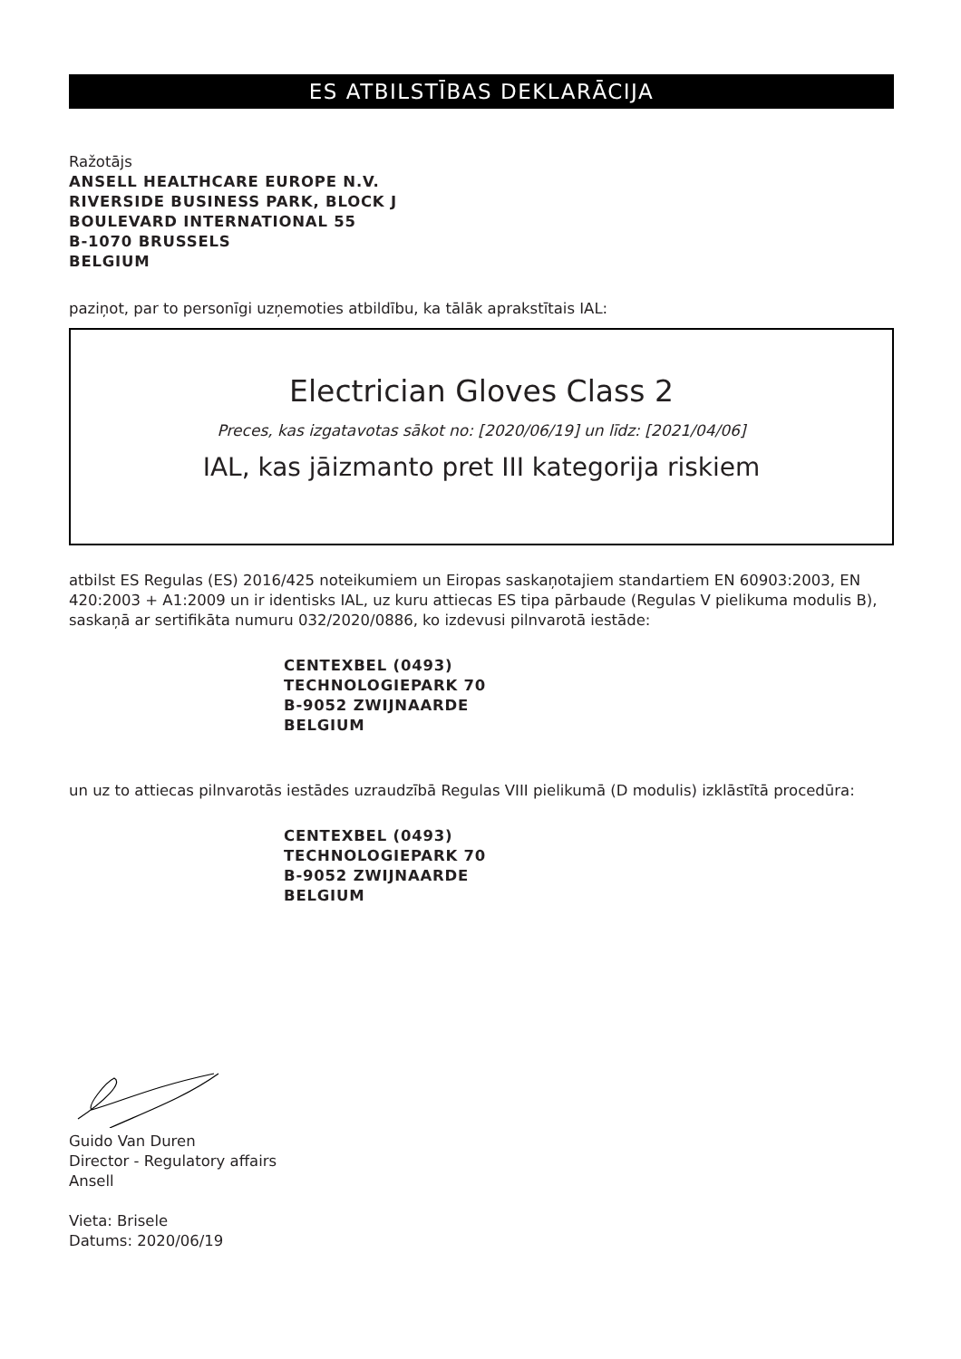ES ATBILSTĪBAS DEKLARĀCIJA
Ražotājs
ANSELL HEALTHCARE EUROPE N.V.
RIVERSIDE BUSINESS PARK, BLOCK J
BOULEVARD INTERNATIONAL 55
B-1070 BRUSSELS
BELGIUM
paziņot, par to personīgi uzņemoties atbildību, ka tālāk aprakstītais IAL:
Electrician Gloves Class 2
Preces, kas izgatavotas sākot no: [2020/06/19] un līdz: [2021/04/06]
IAL, kas jāizmanto pret III kategorija riskiem
atbilst ES Regulas (ES) 2016/425 noteikumiem un Eiropas saskaņotajiem standartiem EN 60903:2003, EN 420:2003 + A1:2009 un ir identisks IAL, uz kuru attiecas ES tipa pārbaude (Regulas V pielikuma modulis B), saskaņā ar sertifikāta numuru 032/2020/0886, ko izdevusi pilnvarotā iestāde:
CENTEXBEL (0493)
TECHNOLOGIEPARK 70
B-9052 ZWIJNAARDE
BELGIUM
un uz to attiecas pilnvarotās iestādes uzraudzībā Regulas VIII pielikumā (D modulis) izklāstītā procedūra:
CENTEXBEL (0493)
TECHNOLOGIEPARK 70
B-9052 ZWIJNAARDE
BELGIUM
Guido Van Duren
Director - Regulatory affairs
Ansell
Vieta: Brisele
Datums: 2020/06/19